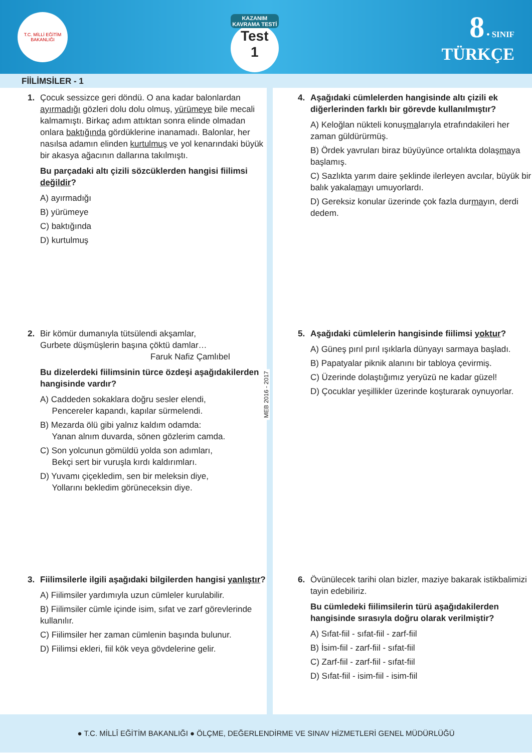T.C. MİLLİ EĞİTİM BAKANLIĞI
KAZANIM KAVRAMA TESTİ
Test
1
8 • SINIF
TÜRKÇE
FİİLİMSİLER - 1
1. Çocuk sessizce geri döndü. O ana kadar balonlardan ayırmadığı gözleri dolu dolu olmuş, yürümeye bile mecali kalmamıştı. Birkaç adım attıktan sonra elinde olmadan onlara baktığında gördüklerine inanamadı. Balonlar, her nasılsa adamın elinden kurtulmuş ve yol kenarındaki büyük bir akasya ağacının dallarına takılmıştı.
Bu parçadaki altı çizili sözcüklerden hangisi fiilimsi değildir?
A) ayırmadığı
B) yürümeye
C) baktığında
D) kurtulmuş
2. Bir kömür dumanıyla tütsülendi akşamlar,
Gurbete düşmüşlerin başına çöktü damlar…
Faruk Nafiz Çamlıbel
Bu dizelerdeki fiilimsinin türce özdeşi aşağıdakilerden hangisinde vardır?
A) Caddeden sokaklara doğru sesler elendi,
Pencereler kapandı, kapılar sürmelendi.
B) Mezarda ölü gibi yalnız kaldım odamda:
Yanan alnım duvarda, sönen gözlerim camda.
C) Son yolcunun gömüldü yolda son adımları,
Bekçi sert bir vuruşla kırdı kaldırımları.
D) Yuvamı çiçekledim, sen bir meleksin diye,
Yollarını bekledim görüneceksin diye.
3. Fiilimsilerle ilgili aşağıdaki bilgilerden hangisi yanlıştır?
A) Fiilimsiler yardımıyla uzun cümleler kurulabilir.
B) Fiilimsiler cümle içinde isim, sıfat ve zarf görevlerinde kullanılır.
C) Fiilimsiler her zaman cümlenin başında bulunur.
D) Fiilimsi ekleri, fiil kök veya gövdelerine gelir.
MEB 2016 - 2017
4. Aşağıdaki cümlelerden hangisinde altı çizili ek diğerlerinden farklı bir görevde kullanılmıştır?
A) Keloğlan nükteli konuşmalarıyla etrafındakileri her zaman güldürürmüş.
B) Ördek yavruları biraz büyüyünce ortalıkta dolaşmaya başlamış.
C) Sazlıkta yarım daire şeklinde ilerleyen avcılar, büyük bir balık yakalamayı umuyorlardı.
D) Gereksiz konular üzerinde çok fazla durmayın, derdi dedem.
5. Aşağıdaki cümlelerin hangisinde fiilimsi yoktur?
A) Güneş pırıl pırıl ışıklarla dünyayı sarmaya başladı.
B) Papatyalar piknik alanını bir tabloya çevirmiş.
C) Üzerinde dolaştığımız yeryüzü ne kadar güzel!
D) Çocuklar yeşillikler üzerinde koşturarak oynuyorlar.
6. Övünülecek tarihi olan bizler, maziye bakarak istikbalimizi tayin edebiliriz.
Bu cümledeki fiilimsilerin türü aşağıdakilerden hangisinde sırasıyla doğru olarak verilmiştir?
A) Sıfat-fiil - sıfat-fiil - zarf-fiil
B) İsim-fiil - zarf-fiil - sıfat-fiil
C) Zarf-fiil - zarf-fiil - sıfat-fiil
D) Sıfat-fiil - isim-fiil - isim-fiil
● T.C. MİLLÎ EĞİTİM BAKANLIĞI ● ÖLÇME, DEĞERLENDİRME VE SINAV HİZMETLERİ GENEL MÜDÜRLÜĞÜ